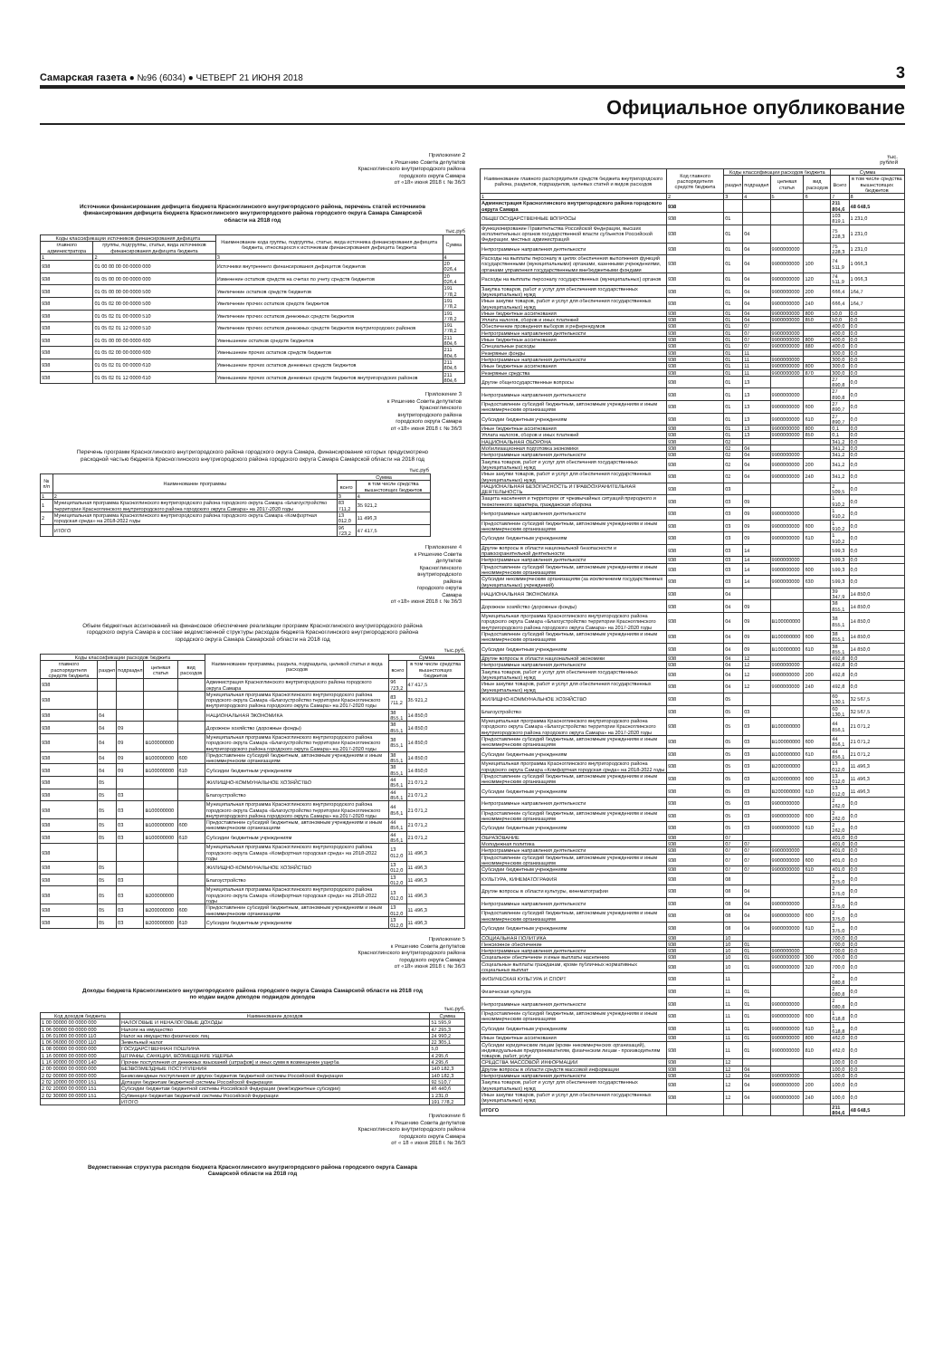Самарская газета ● №96 (6034) ● ЧЕТВЕРГ 21 ИЮНЯ 2018
3
Официальное опубликование
Приложение 2
к Решению Совета депутатов
Красноглинского внутригородского района
городского округа Самара
от «18» июня 2018 г. № 36/3
Источники финансирования дефицита бюджета Красноглинского внутригородского района, перечень статей источников финансирования дефицита бюджета Красноглинского внутригородского района городского округа Самара Самарской области на 2018 год
тыс.руб
| Коды классификации источников финансирования дефицита | | Наименование кода группы, подгруппы, статьи, вида источника финансирования дефицита бюджета, относящихся к источникам финансирования дефицита бюджета | Сумма |
| --- | --- | --- | --- |
| главного администратора | группы, подгруппы, статьи, вида источников финансирования дефицита бюджета | | |
| 1 | 2 | 3 | 4 |
| 938 | 01 00 00 00 00 0000 000 | Источники внутреннего финансирования дефицитов бюджетов | 20 026,4 |
| 938 | 01 05 00 00 00 0000 000 | Изменение остатков средств на счетах по учету средств бюджетов | 20 026,4 |
| 938 | 01 05 00 00 00 0000 500 | Увеличение остатков средств бюджетов | 191 778,2 |
| 938 | 01 05 02 00 00 0000 500 | Увеличение прочих остатков средств бюджетов | 191 778,2 |
| 938 | 01 05 02 01 00 0000 510 | Увеличение прочих остатков денежных средств бюджетов | 191 778,2 |
| 938 | 01 05 02 01 12 0000 510 | Увеличение прочих остатков денежных средств бюджетов внутригородских районов | 191 778,2 |
| 938 | 01 05 00 00 00 0000 600 | Уменьшение остатков средств бюджетов | 211 804,6 |
| 938 | 01 05 02 00 00 0000 600 | Уменьшение прочих остатков средств бюджетов | 211 804,6 |
| 938 | 01 05 02 01 00 0000 610 | Уменьшение прочих остатков денежных средств бюджетов | 211 804,6 |
| 938 | 01 05 02 01 12 0000 610 | Уменьшение прочих остатков денежных средств бюджетов внутригородских районов | 211 804,6 |
Приложение 3
к Решению Совета депутатов
Красноглинского
внутригородского района
городского округа Самара
от «18» июня 2018 г. № 36/3
Перечень программ Красноглинского внутригородского района городского округа Самара, финансирование которых предусмотрено расходной частью бюджета Красноглинского внутригородского района городского округа Самара Самарской области на 2018 год
тыс.руб
| № п/п | Наименование программы | Сумма | |
| --- | --- | --- | --- |
| | | всего | в том числе средства вышестоящих бюджетов |
| 1 | 2 | 3 | 4 |
| 1 | Муниципальная программа Красноглинского внутригородского района городского округа Самара «Благоустройство территории Красноглинского внутригородского района городского округа Самара» на 2017-2020 годы | 83 711,2 | 35 921,2 |
| 2 | Муниципальная программа Красноглинского внутригородского района городского округа Самара «Комфортная городская среда» на 2018-2022 годы | 13 012,0 | 11 496,3 |
| | ИТОГО | 96 723,2 | 47 417,5 |
Приложение 4
к Решению Совета
депутатов
Красноглинского
внутригородского
района
городского округа
Самара
от «18» июня 2018 г. № 36/3
Объем бюджетных ассигнований на финансовое обеспечение реализации программ Красноглинского внутригородского района городского округа Самара в составе ведомственной структуры расходов бюджета Красноглинского внутригородского района городского округа Самара Самарской области на 2018 год
тыс.руб.
| Коды классификации расходов бюджета | | | | | Наименование программы, раздела, подраздела, целевой статьи и вида расходов | Сумма | |
| --- | --- | --- | --- | --- | --- | --- | --- |
| главного распорядителя средств бюджета | раздел | подраздел | целевая статья | вид расходов | | всего | в том числе средства вышестоящих бюджетов |
| 938 | | | | | Администрация Красноглинского внутригородского района городского округа Самара | 96 723,2 | 47 417,5 |
| 938 | | | | | Муниципальная программа Красноглинского внутригородского района городского округа Самара «Благоустройство территории Красноглинского внутригородского района городского округа Самара» на 2017-2020 годы | 83 711,2 | 35 921,2 |
| 938 | 04 | | | | НАЦИОНАЛЬНАЯ ЭКОНОМИКА | 38 855,1 | 14 850,0 |
| 938 | 04 | 09 | | | Дорожное хозяйство (дорожные фонды) | 38 855,1 | 14 850,0 |
| 938 | 04 | 09 | B100000000 | | Муниципальная программа Красноглинского внутригородского района городского округа Самара «Благоустройство территории Красноглинского внутригородского района городского округа Самара» на 2017-2020 годы | 38 855,1 | 14 850,0 |
| 938 | 04 | 09 | B100000000 | 600 | Предоставление субсидий бюджетным, автономным учреждениям и иным некоммерческим организациям | 38 855,1 | 14 850,0 |
| 938 | 04 | 09 | B100000000 | 610 | Субсидии бюджетным учреждениям | 38 855,1 | 14 850,0 |
| 938 | 05 | | | | ЖИЛИЩНО-КОММУНАЛЬНОЕ ХОЗЯЙСТВО | 44 856,1 | 21 071,2 |
| 938 | 05 | 03 | | | Благоустройство | 44 856,1 | 21 071,2 |
| 938 | 05 | 03 | B100000000 | | Муниципальная программа Красноглинского внутригородского района городского округа Самара «Благоустройство территории Красноглинского внутригородского района городского округа Самара» на 2017-2020 годы | 44 856,1 | 21 071,2 |
| 938 | 05 | 03 | B100000000 | 600 | Предоставление субсидий бюджетным, автономным учреждениям и иным некоммерческим организациям | 44 856,1 | 21 071,2 |
| 938 | 05 | 03 | B100000000 | 610 | Субсидии бюджетным учреждениям | 44 856,1 | 21 071,2 |
| 938 | | | | | Муниципальная программа Красноглинского внутригородского района городского округа Самара «Комфортная городская среда» на 2018-2022 годы | 13 012,0 | 11 496,3 |
| 938 | 05 | | | | ЖИЛИЩНО-КОММУНАЛЬНОЕ ХОЗЯЙСТВО | 13 012,0 | 11 496,3 |
| 938 | 05 | 03 | | | Благоустройство | 13 012,0 | 11 496,3 |
| 938 | 05 | 03 | B200000000 | | Муниципальная программа Красноглинского внутригородского района городского округа Самара «Комфортная городская среда» на 2018-2022 годы | 13 012,0 | 11 496,3 |
| 938 | 05 | 03 | B200000000 | 600 | Предоставление субсидий бюджетным, автономным учреждениям и иным некоммерческим организациям | 13 012,0 | 11 496,3 |
| 938 | 05 | 03 | B200000000 | 610 | Субсидии бюджетным учреждениям | 13 012,0 | 11 496,3 |
Приложение 5
к Решению Совета депутатов
Красноглинского внутригородского района
городского округа Самара
от «18» июня 2018 г. № 36/3
Доходы бюджета Красноглинского внутригородского района городского округа Самара Самарской области на 2018 год
по кодам видов доходов подвидов доходов
тыс.руб.
| Код доходов бюджета | Наименование доходов | Сумма |
| --- | --- | --- |
| 1 00 00000 00 0000 000 | НАЛОГОВЫЕ И НЕНАЛОГОВЫЕ ДОХОДЫ | 51 595,9 |
| 1 06 00000 00 0000 000 | Налоги на имущество | 47 295,3 |
| 1 06 01000 00 0000 110 | Налог на имущество физических лиц | 24 990,2 |
| 1 06 06000 00 0000 110 | Земельный налог | 22 305,1 |
| 1 08 00000 00 0000 000 | ГОСУДАРСТВЕННАЯ ПОШЛИНА | 5,0 |
| 1 16 00000 00 0000 000 | ШТРАФЫ, САНКЦИИ, ВОЗМЕЩЕНИЕ УЩЕРБА | 4 295,6 |
| 1 16 90000 00 0000 140 | Прочие поступления от денежных взысканий (штрафов) и иных сумм в возмещение ущерба | 4 295,6 |
| 2 00 00000 00 0000 000 | БЕЗВОЗМЕЗДНЫЕ ПОСТУПЛЕНИЯ | 140 182,3 |
| 2 02 00000 00 0000 000 | Безвозмездные поступления от других бюджетов бюджетной системы Российской Федерации | 140 182,3 |
| 2 02 10000 00 0000 151 | Дотации бюджетам бюджетной системы Российской Федерации | 92 510,7 |
| 2 02 20000 00 0000 151 | Субсидии бюджетам бюджетной системы Российской Федерации (межбюджетные субсидии) | 46 440,6 |
| 2 02 30000 00 0000 151 | Субвенции бюджетам бюджетной системы Российской Федерации | 1 231,0 |
| | ИТОГО | 191 778,2 |
Приложение 6
к Решению Совета депутатов
Красноглинского внутригородского района
городского округа Самара
от « 18 « июня 2018 г. № 36/3
Ведомственная структура расходов бюджета Красноглинского внутригородского района городского округа Самара Самарской области на 2018 год
тыс.
рублей
| Наименование главного распорядителя средств бюджета внутригородского района, разделов, подразделов, целевых статей и видов расходов | Код главного распорядителя средств бюджета | Коды классификации расходов бюджета | | | | Сумма | |
| --- | --- | --- | --- | --- | --- | --- | --- |
| | | раздел | подраздел | целевая статья | вид расходов | Всего | в том числе средства вышестоящих бюджетов |
| 1 | 2 | 3 | 4 | 5 | 6 | 7 | 8 |
| Администрация Красноглинского внутригородского района городского округа Самара | 938 | | | | | 211 804,6 | 48 648,5 |
| ОБЩЕГОСУДАРСТВЕННЫЕ ВОПРОСЫ | 938 | 01 | | | | 103 819,1 | 1 231,0 |
| Функционирование Правительства Российской Федерации, высших исполнительных органов государственной власти субъектов Российской Федерации, местных администраций | 938 | 01 | 04 | | | 75 228,3 | 1 231,0 |
| Непрограммные направления деятельности | 938 | 01 | 04 | 9900000000 | | 75 228,3 | 1 231,0 |
| Расходы на выплаты персоналу в целях обеспечения выполнения функций государственными (муниципальными) органами, казенными учреждениями, органами управления государственными внебюджетными фондами | 938 | 01 | 04 | 9900000000 | 100 | 74 511,9 | 1 066,3 |
| Расходы на выплаты персоналу государственных (муниципальных) органов | 938 | 01 | 04 | 9900000000 | 120 | 74 511,9 | 1 066,3 |
| Закупка товаров, работ и услуг для обеспечения государственных (муниципальных) нужд | 938 | 01 | 04 | 9900000000 | 200 | 666,4 | 164,7 |
| Иные закупки товаров, работ и услуг для обеспечения государственных (муниципальных) нужд | 938 | 01 | 04 | 9900000000 | 240 | 666,4 | 164,7 |
| Иные бюджетные ассигнования | 938 | 01 | 04 | 9900000000 | 800 | 50,0 | 0,0 |
| Уплата налогов, сборов и иных платежей | 938 | 01 | 04 | 9900000000 | 850 | 50,0 | 0,0 |
| Обеспечение проведения выборов и референдумов | 938 | 01 | 07 | | | 400,0 | 0,0 |
| Непрограммные направления деятельности | 938 | 01 | 07 | 9900000000 | | 400,0 | 0,0 |
| Иные бюджетные ассигнования | 938 | 01 | 07 | 9900000000 | 800 | 400,0 | 0,0 |
| Специальные расходы | 938 | 01 | 07 | 9900000000 | 880 | 400,0 | 0,0 |
| Резервные фонды | 938 | 01 | 11 | | | 300,0 | 0,0 |
| Непрограммные направления деятельности | 938 | 01 | 11 | 9900000000 | | 300,0 | 0,0 |
| Иные бюджетные ассигнования | 938 | 01 | 11 | 9900000000 | 800 | 300,0 | 0,0 |
| Резервные средства | 938 | 01 | 11 | 9900000000 | 870 | 300,0 | 0,0 |
| Другие общегосударственные вопросы | 938 | 01 | 13 | | | 27 890,8 | 0,0 |
| Непрограммные направления деятельности | 938 | 01 | 13 | 9900000000 | | 27 890,8 | 0,0 |
| Предоставление субсидий бюджетным, автономным учреждениям и иным некоммерческим организациям | 938 | 01 | 13 | 9900000000 | 600 | 27 890,7 | 0,0 |
| Субсидии бюджетным учреждениям | 938 | 01 | 13 | 9900000000 | 610 | 27 890,7 | 0,0 |
| Иные бюджетные ассигнования | 938 | 01 | 13 | 9900000000 | 800 | 0,1 | 0,0 |
| Уплата налогов, сборов и иных платежей | 938 | 01 | 13 | 9900000000 | 850 | 0,1 | 0,0 |
| НАЦИОНАЛЬНАЯ ОБОРОНА | 938 | 02 | | | | 341,2 | 0,0 |
| Мобилизационная подготовка экономики | 938 | 02 | 04 | | | 341,2 | 0,0 |
| Непрограммные направления деятельности | 938 | 02 | 04 | 9900000000 | | 341,2 | 0,0 |
| Закупка товаров, работ и услуг для обеспечения государственных (муниципальных) нужд | 938 | 02 | 04 | 9900000000 | 200 | 341,2 | 0,0 |
| Иные закупки товаров, работ и услуг для обеспечения государственных (муниципальных) нужд | 938 | 02 | 04 | 9900000000 | 240 | 341,2 | 0,0 |
| НАЦИОНАЛЬНАЯ БЕЗОПАСНОСТЬ И ПРАВООХРАНИТЕЛЬНАЯ ДЕЯТЕЛЬНОСТЬ | 938 | 03 | | | | 2 509,5 | 0,0 |
| Защита населения и территории от чрезвычайных ситуаций природного и техногенного характера, гражданская оборона | 938 | 03 | 09 | | | 1 910,2 | 0,0 |
| Непрограммные направления деятельности | 938 | 03 | 09 | 9900000000 | | 1 910,2 | 0,0 |
| Предоставление субсидий бюджетным, автономным учреждениям и иным некоммерческим организациям | 938 | 03 | 09 | 9900000000 | 600 | 1 910,2 | 0,0 |
| Субсидии бюджетным учреждениям | 938 | 03 | 09 | 9900000000 | 610 | 1 910,2 | 0,0 |
| Другие вопросы в области национальной безопасности и правоохранительной деятельности | 938 | 03 | 14 | | | 599,3 | 0,0 |
| Непрограммные направления деятельности | 938 | 03 | 14 | 9900000000 | | 599,3 | 0,0 |
| Предоставление субсидий бюджетным, автономным учреждениям и иным некоммерческим организациям | 938 | 03 | 14 | 9900000000 | 600 | 599,3 | 0,0 |
| Субсидии некоммерческим организациям (за исключением государственных (муниципальных) учреждений) | 938 | 03 | 14 | 9900000000 | 630 | 599,3 | 0,0 |
| НАЦИОНАЛЬНАЯ ЭКОНОМИКА | 938 | 04 | | | | 39 347,9 | 14 850,0 |
| Дорожное хозяйство (дорожные фонды) | 938 | 04 | 09 | | | 38 855,1 | 14 850,0 |
| Муниципальная программа Красноглинского внутригородского района городского округа Самара «Благоустройство территории Красноглинского внутригородского района городского округа Самара» на 2017-2020 годы | 938 | 04 | 09 | B100000000 | | 38 855,1 | 14 850,0 |
| Предоставление субсидий бюджетным, автономным учреждениям и иным некоммерческим организациям | 938 | 04 | 09 | B100000000 | 600 | 38 855,1 | 14 850,0 |
| Субсидии бюджетным учреждениям | 938 | 04 | 09 | B100000000 | 610 | 38 855,1 | 14 850,0 |
| Другие вопросы в области национальной экономики | 938 | 04 | 12 | | | 492,8 | 0,0 |
| Непрограммные направления деятельности | 938 | 04 | 12 | 9900000000 | | 492,8 | 0,0 |
| Закупка товаров, работ и услуг для обеспечения государственных (муниципальных) нужд | 938 | 04 | 12 | 9900000000 | 200 | 492,8 | 0,0 |
| Иные закупки товаров, работ и услуг для обеспечения государственных (муниципальных) нужд | 938 | 04 | 12 | 9900000000 | 240 | 492,8 | 0,0 |
| ЖИЛИЩНО-КОММУНАЛЬНОЕ ХОЗЯЙСТВО | 938 | 05 | | | | 60 130,1 | 32 567,5 |
| Благоустройство | 938 | 05 | 03 | | | 60 130,1 | 32 567,5 |
| Муниципальная программа Красноглинского внутригородского района городского округа Самара «Благоустройство территории Красноглинского внутригородского района городского округа Самара» на 2017-2020 годы | 938 | 05 | 03 | B100000000 | | 44 856,1 | 21 071,2 |
| Предоставление субсидий бюджетным, автономным учреждениям и иным некоммерческим организациям | 938 | 05 | 03 | B100000000 | 600 | 44 856,1 | 21 071,2 |
| Субсидии бюджетным учреждениям | 938 | 05 | 03 | B100000000 | 610 | 44 856,1 | 21 071,2 |
| Муниципальная программа Красноглинского внутригородского района городского округа Самара «Комфортная городская среда» на 2018-2022 годы | 938 | 05 | 03 | B200000000 | | 13 012,0 | 11 496,3 |
| Предоставление субсидий бюджетным, автономным учреждениям и иным некоммерческим организациям | 938 | 05 | 03 | B200000000 | 600 | 13 012,0 | 11 496,3 |
| Субсидии бюджетным учреждениям | 938 | 05 | 03 | B200000000 | 610 | 13 012,0 | 11 496,3 |
| Непрограммные направления деятельности | 938 | 05 | 03 | 9900000000 | | 2 262,0 | 0,0 |
| Предоставление субсидий бюджетным, автономным учреждениям и иным некоммерческим организациям | 938 | 05 | 03 | 9900000000 | 600 | 2 262,0 | 0,0 |
| Субсидии бюджетным учреждениям | 938 | 05 | 03 | 9900000000 | 610 | 2 262,0 | 0,0 |
| ОБРАЗОВАНИЕ | 938 | 07 | | | | 401,0 | 0,0 |
| Молодежная политика | 938 | 07 | 07 | | | 401,0 | 0,0 |
| Непрограммные направления деятельности | 938 | 07 | 07 | 9900000000 | | 401,0 | 0,0 |
| Предоставление субсидий бюджетным, автономным учреждениям и иным некоммерческим организациям | 938 | 07 | 07 | 9900000000 | 600 | 401,0 | 0,0 |
| Субсидии бюджетным учреждениям | 938 | 07 | 07 | 9900000000 | 610 | 401,0 | 0,0 |
| КУЛЬТУРА, КИНЕМАТОГРАФИЯ | 938 | 08 | | | | 2 375,0 | 0,0 |
| Другие вопросы в области культуры, кинематографии | 938 | 08 | 04 | | | 2 375,0 | 0,0 |
| Непрограммные направления деятельности | 938 | 08 | 04 | 9900000000 | | 2 375,0 | 0,0 |
| Предоставление субсидий бюджетным, автономным учреждениям и иным некоммерческим организациям | 938 | 08 | 04 | 9900000000 | 600 | 2 375,0 | 0,0 |
| Субсидии бюджетным учреждениям | 938 | 08 | 04 | 9900000000 | 610 | 2 375,0 | 0,0 |
| СОЦИАЛЬНАЯ ПОЛИТИКА | 938 | 10 | | | | 700,0 | 0,0 |
| Пенсионное обеспечение | 938 | 10 | 01 | | | 700,0 | 0,0 |
| Непрограммные направления деятельности | 938 | 10 | 01 | 9900000000 | | 700,0 | 0,0 |
| Социальное обеспечение и иные выплаты населению | 938 | 10 | 01 | 9900000000 | 300 | 700,0 | 0,0 |
| Социальные выплаты гражданам, кроме публичных нормативных социальных выплат | 938 | 10 | 01 | 9900000000 | 320 | 700,0 | 0,0 |
| ФИЗИЧЕСКАЯ КУЛЬТУРА И СПОРТ | 938 | 11 | | | | 2 080,8 | 0,0 |
| Физическая культура | 938 | 11 | 01 | | | 2 080,8 | 0,0 |
| Непрограммные направления деятельности | 938 | 11 | 01 | 9900000000 | | 2 080,8 | 0,0 |
| Предоставление субсидий бюджетным, автономным учреждениям и иным некоммерческим организациям | 938 | 11 | 01 | 9900000000 | 600 | 1 618,8 | 0,0 |
| Субсидии бюджетным учреждениям | 938 | 11 | 01 | 9900000000 | 610 | 1 618,8 | 0,0 |
| Иные бюджетные ассигнования | 938 | 11 | 01 | 9900000000 | 800 | 462,0 | 0,0 |
| Субсидии юридическим лицам (кроме некоммерческих организаций), индивидуальным предпринимателям, физическим лицам - производителям товаров, работ, услуг | 938 | 11 | 01 | 9900000000 | 810 | 462,0 | 0,0 |
| СРЕДСТВА МАССОВОЙ ИНФОРМАЦИИ | 938 | 12 | | | | 100,0 | 0,0 |
| Другие вопросы в области средств массовой информации | 938 | 12 | 04 | | | 100,0 | 0,0 |
| Непрограммные направления деятельности | 938 | 12 | 04 | 9900000000 | | 100,0 | 0,0 |
| Закупка товаров, работ и услуг для обеспечения государственных (муниципальных) нужд | 938 | 12 | 04 | 9900000000 | 200 | 100,0 | 0,0 |
| Иные закупки товаров, работ и услуг для обеспечения государственных (муниципальных) нужд | 938 | 12 | 04 | 9900000000 | 240 | 100,0 | 0,0 |
| ИТОГО | | | | | | 211 804,6 | 48 648,5 |